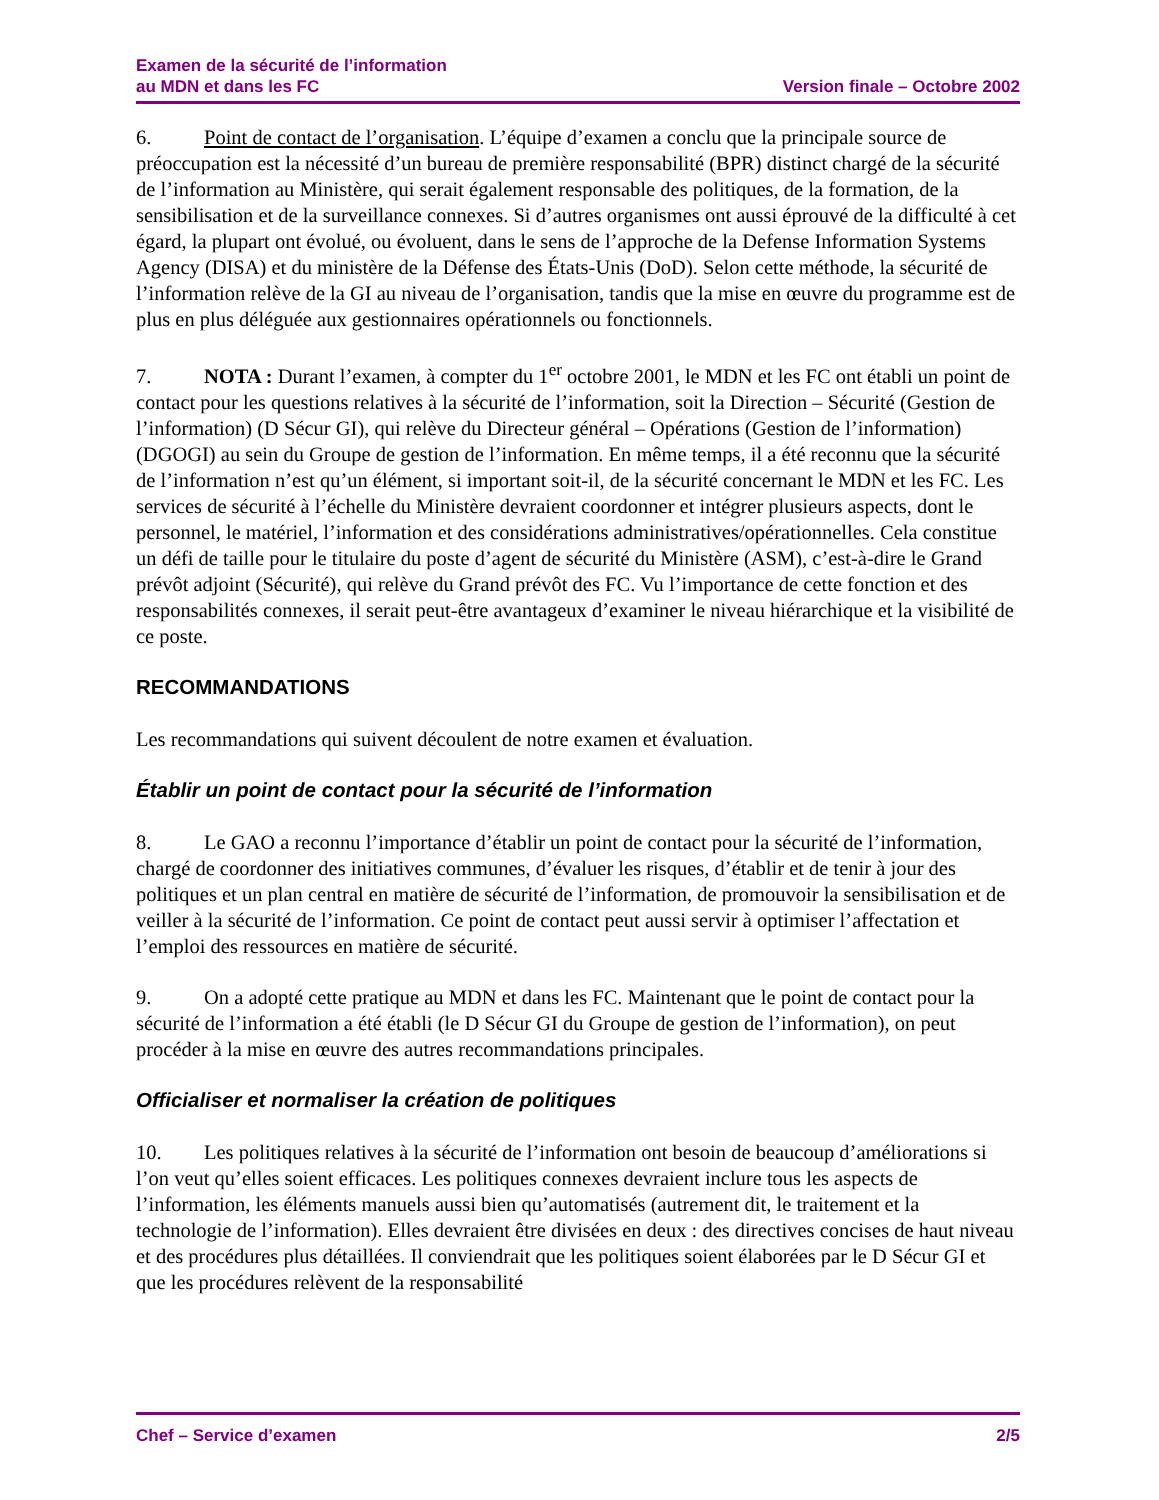Examen de la sécurité de l’information
au MDN et dans les FC
Version finale – Octobre 2002
6. Point de contact de l’organisation. L’équipe d’examen a conclu que la principale source de préoccupation est la nécessité d’un bureau de première responsabilité (BPR) distinct chargé de la sécurité de l’information au Ministère, qui serait également responsable des politiques, de la formation, de la sensibilisation et de la surveillance connexes. Si d’autres organismes ont aussi éprouvé de la difficulté à cet égard, la plupart ont évolué, ou évoluent, dans le sens de l’approche de la Defense Information Systems Agency (DISA) et du ministère de la Défense des États-Unis (DoD). Selon cette méthode, la sécurité de l’information relève de la GI au niveau de l’organisation, tandis que la mise en œuvre du programme est de plus en plus déléguée aux gestionnaires opérationnels ou fonctionnels.
7. NOTA : Durant l’examen, à compter du 1<sup>er</sup> octobre 2001, le MDN et les FC ont établi un point de contact pour les questions relatives à la sécurité de l’information, soit la Direction – Sécurité (Gestion de l’information) (D Sécur GI), qui relève du Directeur général – Opérations (Gestion de l’information) (DGOGI) au sein du Groupe de gestion de l’information. En même temps, il a été reconnu que la sécurité de l’information n’est qu’un élément, si important soit-il, de la sécurité concernant le MDN et les FC. Les services de sécurité à l’échelle du Ministère devraient coordonner et intégrer plusieurs aspects, dont le personnel, le matériel, l’information et des considérations administratives/opérationnelles. Cela constitue un défi de taille pour le titulaire du poste d’agent de sécurité du Ministère (ASM), c’est-à-dire le Grand prévôt adjoint (Sécurité), qui relève du Grand prévôt des FC. Vu l’importance de cette fonction et des responsabilités connexes, il serait peut-être avantageux d’examiner le niveau hiérarchique et la visibilité de ce poste.
RECOMMANDATIONS
Les recommandations qui suivent découlent de notre examen et évaluation.
Établir un point de contact pour la sécurité de l’information
8. Le GAO a reconnu l’importance d’établir un point de contact pour la sécurité de l’information, chargé de coordonner des initiatives communes, d’évaluer les risques, d’établir et de tenir à jour des politiques et un plan central en matière de sécurité de l’information, de promouvoir la sensibilisation et de veiller à la sécurité de l’information. Ce point de contact peut aussi servir à optimiser l’affectation et l’emploi des ressources en matière de sécurité.
9. On a adopté cette pratique au MDN et dans les FC. Maintenant que le point de contact pour la sécurité de l’information a été établi (le D Sécur GI du Groupe de gestion de l’information), on peut procéder à la mise en œuvre des autres recommandations principales.
Officialiser et normaliser la création de politiques
10. Les politiques relatives à la sécurité de l’information ont besoin de beaucoup d’améliorations si l’on veut qu’elles soient efficaces. Les politiques connexes devraient inclure tous les aspects de l’information, les éléments manuels aussi bien qu’automatisés (autrement dit, le traitement et la technologie de l’information). Elles devraient être divisées en deux : des directives concises de haut niveau et des procédures plus détaillées. Il conviendrait que les politiques soient élaborées par le D Sécur GI et que les procédures relèvent de la responsabilité
Chef – Service d’examen 2/5